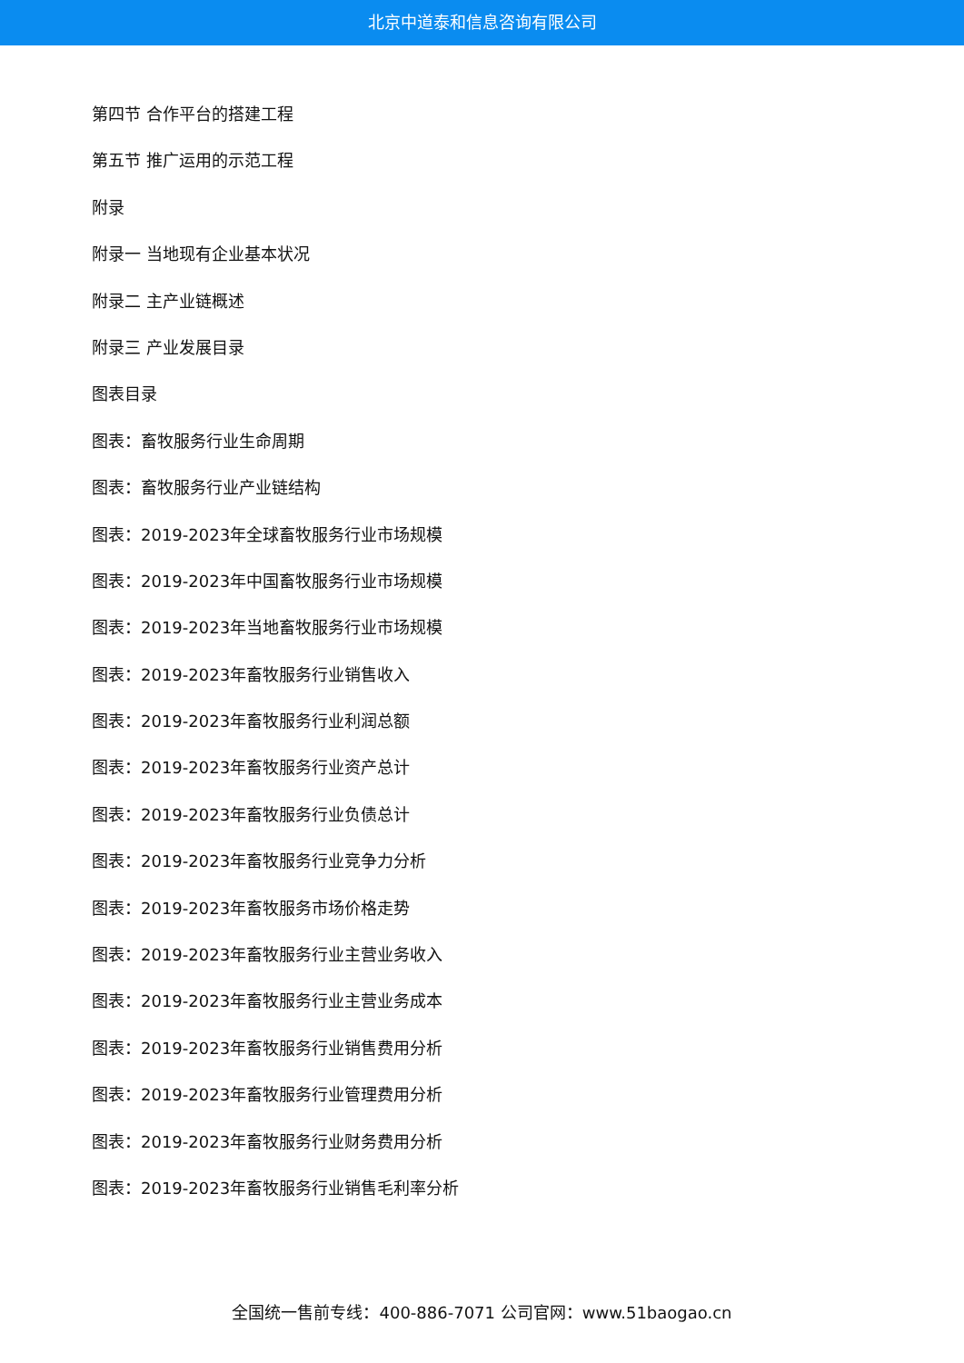北京中道泰和信息咨询有限公司
第四节 合作平台的搭建工程
第五节 推广运用的示范工程
附录
附录一 当地现有企业基本状况
附录二 主产业链概述
附录三 产业发展目录
图表目录
图表：畜牧服务行业生命周期
图表：畜牧服务行业产业链结构
图表：2019-2023年全球畜牧服务行业市场规模
图表：2019-2023年中国畜牧服务行业市场规模
图表：2019-2023年当地畜牧服务行业市场规模
图表：2019-2023年畜牧服务行业销售收入
图表：2019-2023年畜牧服务行业利润总额
图表：2019-2023年畜牧服务行业资产总计
图表：2019-2023年畜牧服务行业负债总计
图表：2019-2023年畜牧服务行业竞争力分析
图表：2019-2023年畜牧服务市场价格走势
图表：2019-2023年畜牧服务行业主营业务收入
图表：2019-2023年畜牧服务行业主营业务成本
图表：2019-2023年畜牧服务行业销售费用分析
图表：2019-2023年畜牧服务行业管理费用分析
图表：2019-2023年畜牧服务行业财务费用分析
图表：2019-2023年畜牧服务行业销售毛利率分析
全国统一售前专线：400-886-7071 公司官网：www.51baogao.cn